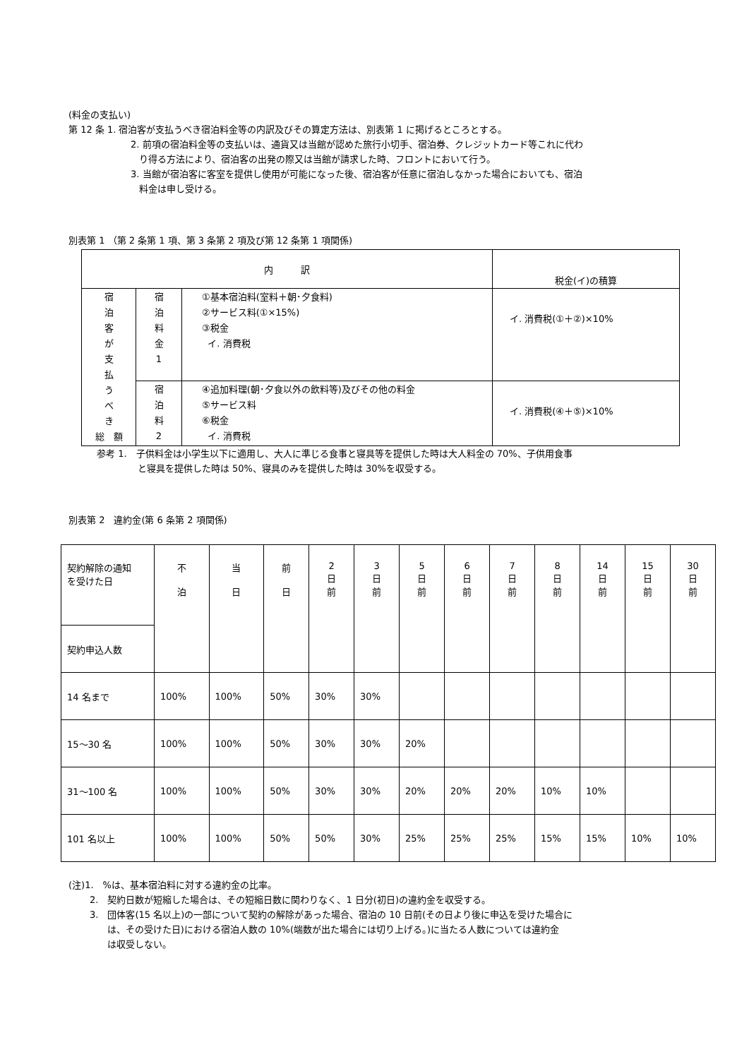(料金の支払い)
第 12 条 1. 宿泊客が支払うべき宿泊料金等の内訳及びその算定方法は、別表第 1 に掲げるところとする。
2. 前項の宿泊料金等の支払いは、通貨又は当館が認めた旅行小切手、宿泊券、クレジットカード等これに代わ
り得る方法により、宿泊客の出発の際又は当館が請求した時、フロントにおいて行う。
3. 当館が宿泊客に客室を提供し使用が可能になった後、宿泊客が任意に宿泊しなかった場合においても、宿泊
料金は申し受ける。
別表第 1 （第 2 条第 1 項、第 3 条第 2 項及び第 12 条第 1 項関係)
| 内 訳 | | | 税金(イ)の積算 |
| 宿 泊 客 が 支 払 う べ き 総 額 | 宿 泊 料 金 1 | ①基本宿泊料(室料＋朝･夕食料) ②サービス料(①×15%) ③税金 イ. 消費税 | イ. 消費税(①＋②)×10% |
| | 宿 泊 料 2 | ④追加料理(朝･夕食以外の飲料等)及びその他の料金 ⑤サービス料 ⑥税金 イ. 消費税 | イ. 消費税(④＋⑤)×10% |
参考 1.　子供料金は小学生以下に適用し、大人に準じる食事と寝具等を提供した時は大人料金の 70%、子供用食事
と寝具を提供した時は 50%、寝具のみを提供した時は 30%を収受する。
別表第 2　違約金(第 6 条第 2 項関係)
| 契約解除の通知 を受けた日 | 不 泊 | 当 日 | 前 日 | 2 日 前 | 3 日 前 | 5 日 前 | 6 日 前 | 7 日 前 | 8 日 前 | 14 日 前 | 15 日 前 | 30 日 前 |
| 契約申込人数 | | | | | | | | | | | | |
| 14 名まで | 100% | 100% | 50% | 30% | 30% | | | | | | | |
| 15～30 名 | 100% | 100% | 50% | 30% | 30% | 20% | | | | | | |
| 31～100 名 | 100% | 100% | 50% | 30% | 30% | 20% | 20% | 20% | 10% | 10% | | |
| 101 名以上 | 100% | 100% | 50% | 50% | 30% | 25% | 25% | 25% | 15% | 15% | 10% | 10% |
(注)1.　%は、基本宿泊料に対する違約金の比率。
2.　契約日数が短縮した場合は、その短縮日数に関わりなく、1 日分(初日)の違約金を収受する。
3.　団体客(15 名以上)の一部について契約の解除があった場合、宿泊の 10 日前(その日より後に申込を受けた場合に
は、その受けた日)における宿泊人数の 10%(端数が出た場合には切り上げる。)に当たる人数については違約金
は収受しない。